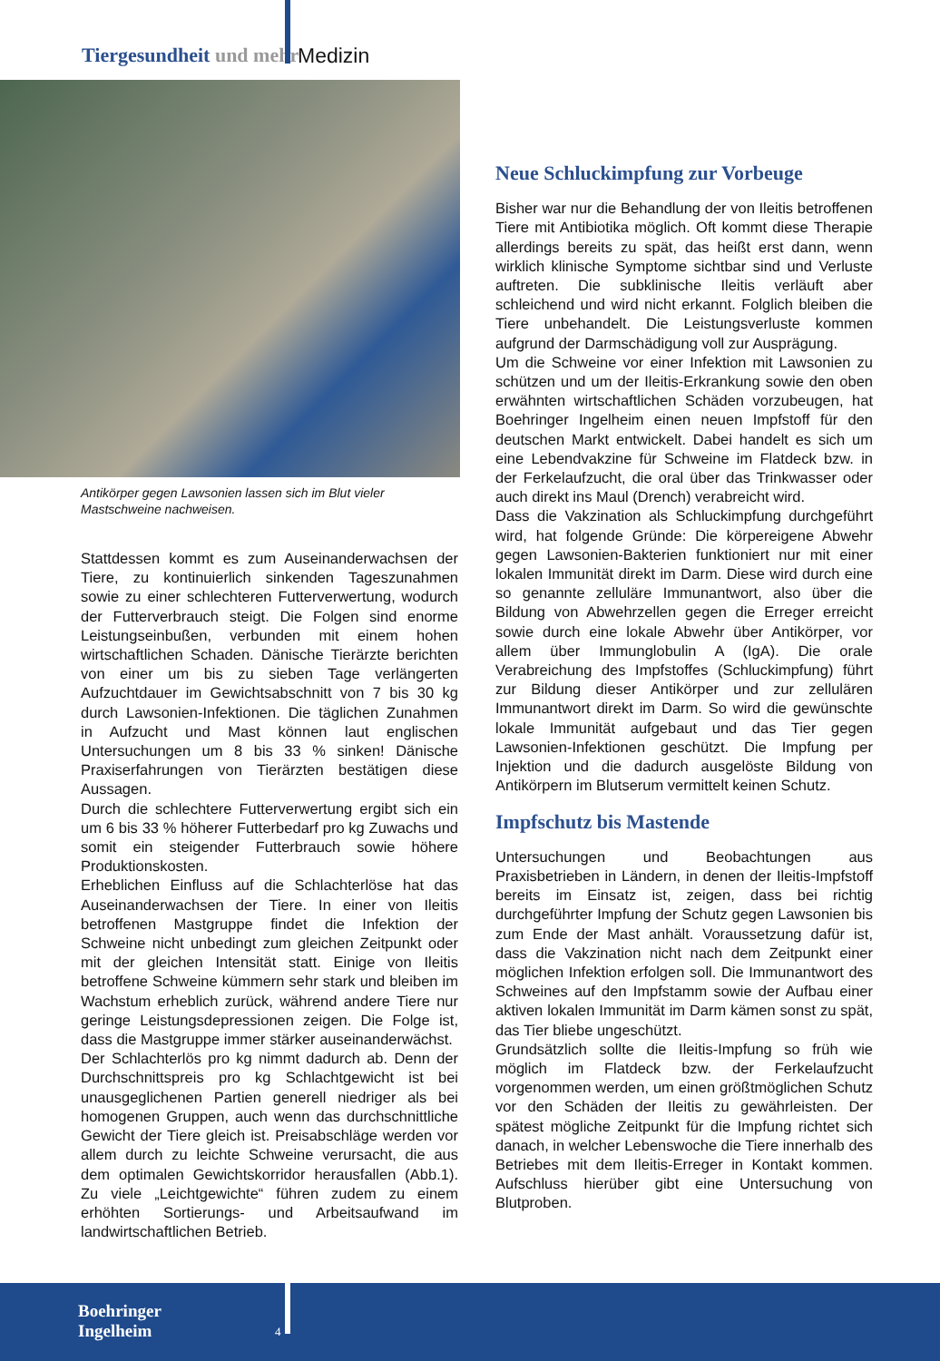Tiergesundheit und mehr Medizin
Antikörper gegen Lawsonien lassen sich im Blut vieler Mastschweine nachweisen.
Stattdessen kommt es zum Auseinanderwachsen der Tiere, zu kontinuierlich sinkenden Tageszunahmen sowie zu einer schlechteren Futterverwertung, wodurch der Futterverbrauch steigt. Die Folgen sind enorme Leistungseinbußen, verbunden mit einem hohen wirtschaftlichen Schaden. Dänische Tierärzte berichten von einer um bis zu sieben Tage verlängerten Aufzuchtdauer im Gewichtsabschnitt von 7 bis 30 kg durch Lawsonien-Infektionen. Die täglichen Zunahmen in Aufzucht und Mast können laut englischen Untersuchungen um 8 bis 33 % sinken! Dänische Praxiserfahrungen von Tierärzten bestätigen diese Aussagen.
Durch die schlechtere Futterverwertung ergibt sich ein um 6 bis 33 % höherer Futterbedarf pro kg Zuwachs und somit ein steigender Futterbrauch sowie höhere Produktionskosten.
Erheblichen Einfluss auf die Schlachterlöse hat das Auseinanderwachsen der Tiere. In einer von Ileitis betroffenen Mastgruppe findet die Infektion der Schweine nicht unbedingt zum gleichen Zeitpunkt oder mit der gleichen Intensität statt. Einige von Ileitis betroffene Schweine kümmern sehr stark und bleiben im Wachstum erheblich zurück, während andere Tiere nur geringe Leistungsdepressionen zeigen. Die Folge ist, dass die Mastgruppe immer stärker auseinanderwächst.
Der Schlachterlös pro kg nimmt dadurch ab. Denn der Durchschnittspreis pro kg Schlachtgewicht ist bei unausgeglichenen Partien generell niedriger als bei homogenen Gruppen, auch wenn das durchschnittliche Gewicht der Tiere gleich ist. Preisabschläge werden vor allem durch zu leichte Schweine verursacht, die aus dem optimalen Gewichtskorridor herausfallen (Abb.1). Zu viele „Leichtgewichte“ führen zudem zu einem erhöhten Sortierungs- und Arbeitsaufwand im landwirtschaftlichen Betrieb.
Neue Schluckimpfung zur Vorbeuge
Bisher war nur die Behandlung der von Ileitis betroffenen Tiere mit Antibiotika möglich. Oft kommt diese Therapie allerdings bereits zu spät, das heißt erst dann, wenn wirklich klinische Symptome sichtbar sind und Verluste auftreten. Die subklinische Ileitis verläuft aber schleichend und wird nicht erkannt. Folglich bleiben die Tiere unbehandelt. Die Leistungsverluste kommen aufgrund der Darmschädigung voll zur Ausprägung.
Um die Schweine vor einer Infektion mit Lawsonien zu schützen und um der Ileitis-Erkrankung sowie den oben erwähnten wirtschaftlichen Schäden vorzubeugen, hat Boehringer Ingelheim einen neuen Impfstoff für den deutschen Markt entwickelt. Dabei handelt es sich um eine Lebendvakzine für Schweine im Flatdeck bzw. in der Ferkelaufzucht, die oral über das Trinkwasser oder auch direkt ins Maul (Drench) verabreicht wird.
Dass die Vakzination als Schluckimpfung durchgeführt wird, hat folgende Gründe: Die körpereigene Abwehr gegen Lawsonien-Bakterien funktioniert nur mit einer lokalen Immunität direkt im Darm. Diese wird durch eine so genannte zelluläre Immunantwort, also über die Bildung von Abwehrzellen gegen die Erreger erreicht sowie durch eine lokale Abwehr über Antikörper, vor allem über Immunglobulin A (IgA). Die orale Verabreichung des Impfstoffes (Schluckimpfung) führt zur Bildung dieser Antikörper und zur zellulären Immunantwort direkt im Darm. So wird die gewünschte lokale Immunität aufgebaut und das Tier gegen Lawsonien-Infektionen geschützt. Die Impfung per Injektion und die dadurch ausgelöste Bildung von Antikörpern im Blutserum vermittelt keinen Schutz.
Impfschutz bis Mastende
Untersuchungen und Beobachtungen aus Praxisbetrieben in Ländern, in denen der Ileitis-Impfstoff bereits im Einsatz ist, zeigen, dass bei richtig durchgeführter Impfung der Schutz gegen Lawsonien bis zum Ende der Mast anhält. Voraussetzung dafür ist, dass die Vakzination nicht nach dem Zeitpunkt einer möglichen Infektion erfolgen soll. Die Immunantwort des Schweines auf den Impfstamm sowie der Aufbau einer aktiven lokalen Immunität im Darm kämen sonst zu spät, das Tier bliebe ungeschützt.
Grundsätzlich sollte die Ileitis-Impfung so früh wie möglich im Flatdeck bzw. der Ferkelaufzucht vorgenommen werden, um einen größtmöglichen Schutz vor den Schäden der Ileitis zu gewährleisten. Der spätest mögliche Zeitpunkt für die Impfung richtet sich danach, in welcher Lebenswoche die Tiere innerhalb des Betriebes mit dem Ileitis-Erreger in Kontakt kommen. Aufschluss hierüber gibt eine Untersuchung von Blutproben.
Boehringer
Ingelheim
4